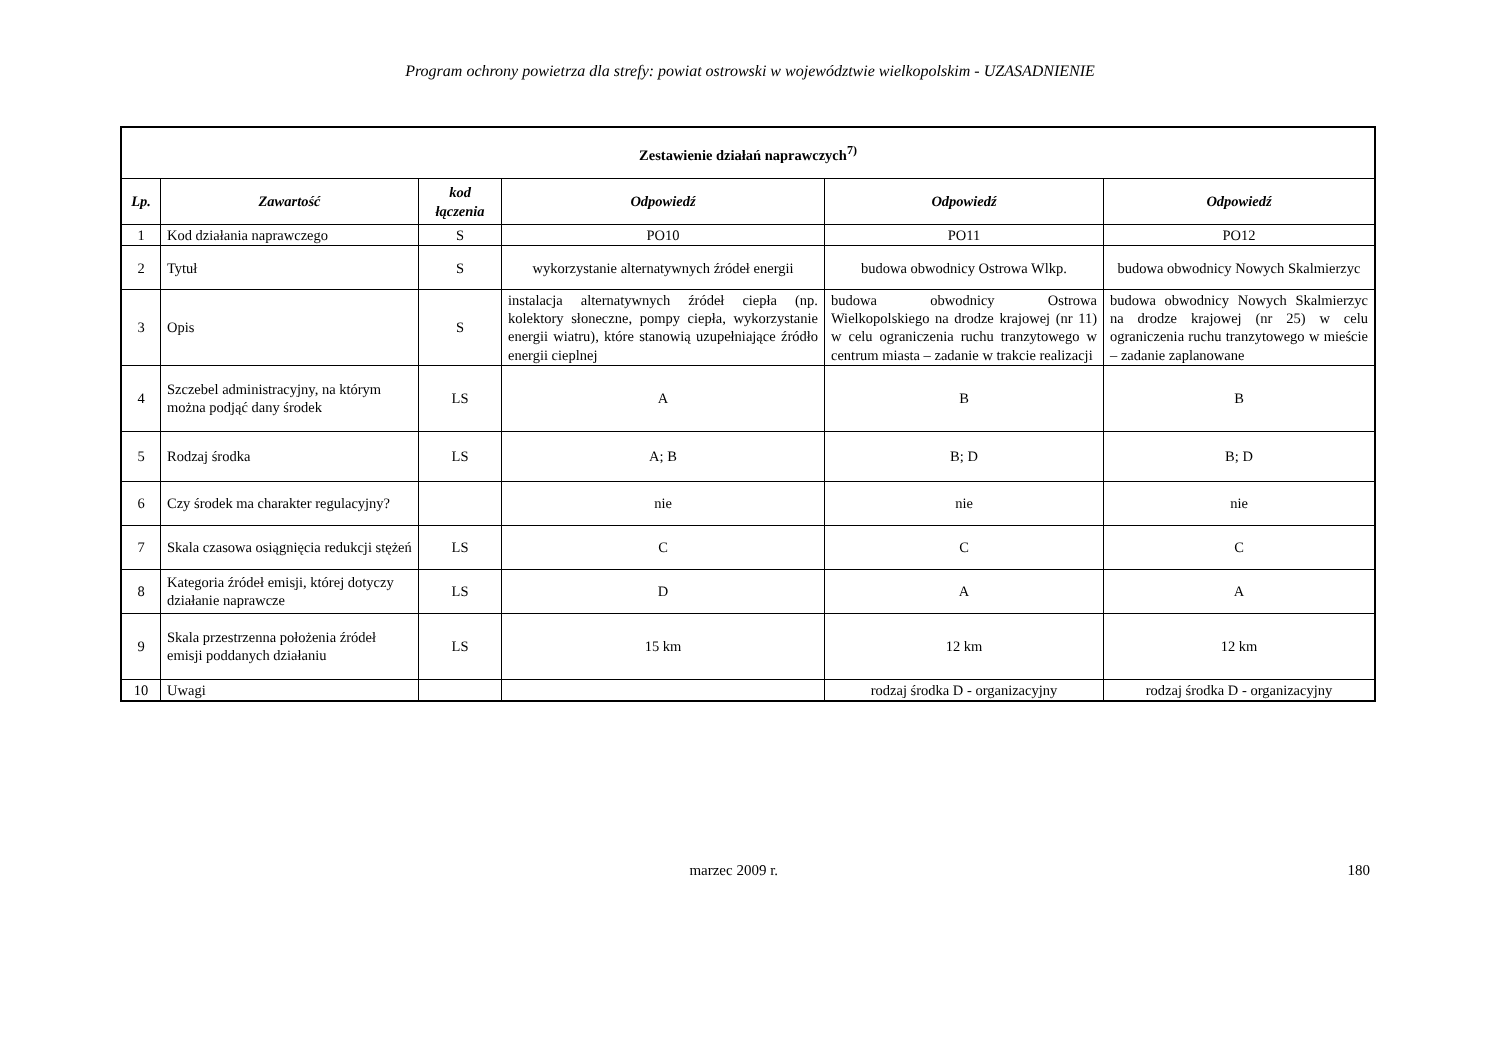Program ochrony powietrza dla strefy: powiat ostrowski w województwie wielkopolskim - UZASADNIENIE
| Zestawienie działań naprawczych<sup>7)</sup> | | | | | |
| Lp. | Zawartość | kod łączenia | Odpowiedź | Odpowiedź | Odpowiedź |
| 1 | Kod działania naprawczego | S | PO10 | PO11 | PO12 |
| 2 | Tytuł | S | wykorzystanie alternatywnych źródeł energii | budowa obwodnicy Ostrowa Wlkp. | budowa obwodnicy Nowych Skalmierzyc |
| 3 | Opis | S | instalacja alternatywnych źródeł ciepła (np. kolektory słoneczne, pompy ciepła, wykorzystanie energii wiatru), które stanowią uzupełniające źródło energii cieplnej | budowa obwodnicy Ostrowa Wielkopolskiego na drodze krajowej (nr 11) w celu ograniczenia ruchu tranzytowego w centrum miasta – zadanie w trakcie realizacji | budowa obwodnicy Nowych Skalmierzyc na drodze krajowej (nr 25) w celu ograniczenia ruchu tranzytowego w mieście – zadanie zaplanowane |
| 4 | Szczebel administracyjny, na którym można podjąć dany środek | LS | A | B | B |
| 5 | Rodzaj środka | LS | A; B | B; D | B; D |
| 6 | Czy środek ma charakter regulacyjny? | | nie | nie | nie |
| 7 | Skala czasowa osiągnięcia redukcji stężeń | LS | C | C | C |
| 8 | Kategoria źródeł emisji, której dotyczy działanie naprawcze | LS | D | A | A |
| 9 | Skala przestrzenna położenia źródeł emisji poddanych działaniu | LS | 15 km | 12 km | 12 km |
| 10 | Uwagi | | | rodzaj środka D - organizacyjny | rodzaj środka D - organizacyjny |
marzec 2009 r. 180